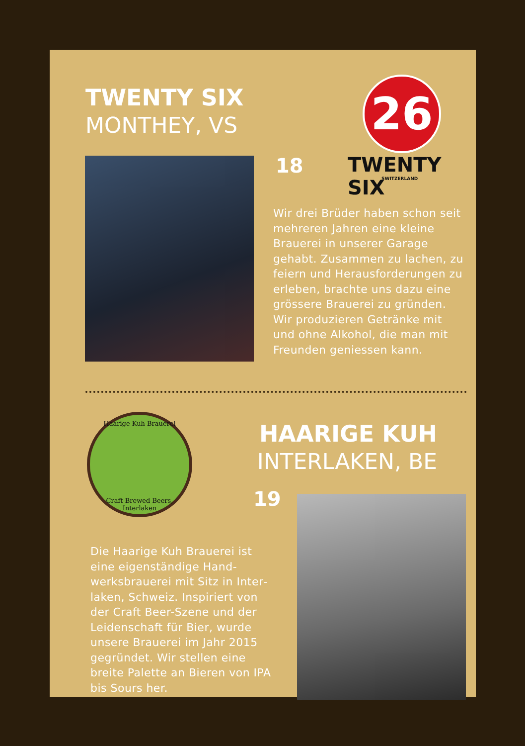TWENTY SIX
MONTHEY, VS
26
TWENTY SIX
SWITZERLAND
18
Wir drei Brüder haben schon seit mehreren Jahren eine kleine Brauerei in unserer Garage gehabt. Zusammen zu lachen, zu feiern und Herausforderungen zu erleben, brachte uns dazu eine grössere Brauerei zu gründen. Wir produzieren Getränke mit und ohne Alkohol, die man mit Freunden geniessen kann.
Haarige Kuh Brauerei
Craft Brewed Beers, Interlaken
HAARIGE KUH
INTERLAKEN, BE
19
Die Haarige Kuh Brauerei ist eine eigenständige Hand­werksbrauerei mit Sitz in Inter­laken, Schweiz. Inspiriert von der Craft Beer-Szene und der Leidenschaft für Bier, wurde unsere Brauerei im Jahr 2015 gegründet. Wir stellen eine breite Palette an Bieren von IPA bis Sours her.